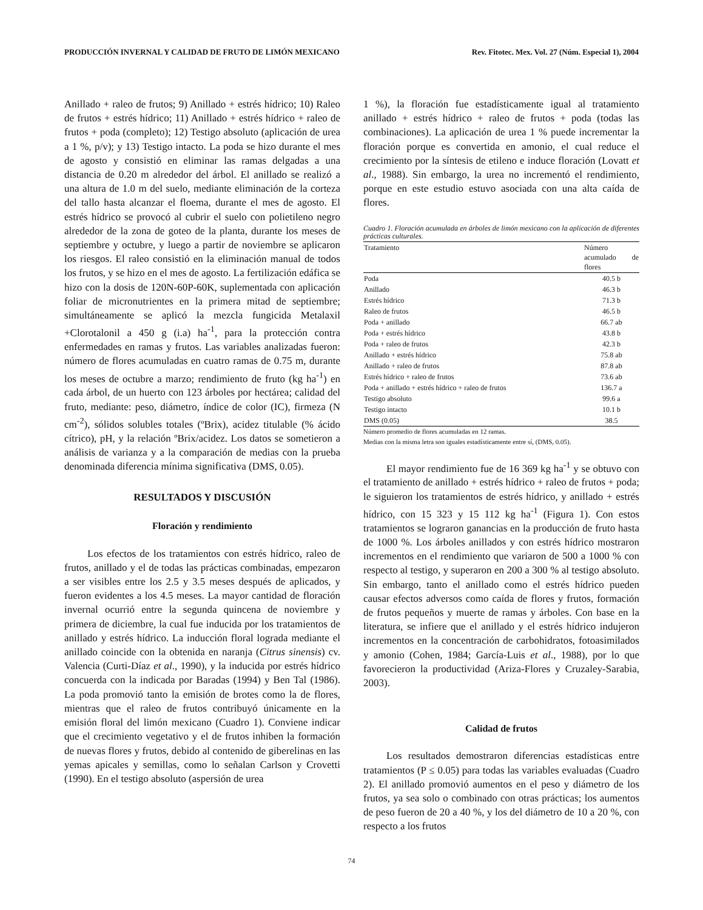PRODUCCIÓN INVERNAL Y CALIDAD DE FRUTO DE LIMÓN MEXICANO Rev. Fitotec. Mex. Vol. 27 (Núm. Especial 1), 2004
Anillado + raleo de frutos; 9) Anillado + estrés hídrico; 10) Raleo de frutos + estrés hídrico; 11) Anillado + estrés hídrico + raleo de frutos + poda (completo); 12) Testigo absoluto (aplicación de urea a 1 %, p/v); y 13) Testigo intacto. La poda se hizo durante el mes de agosto y consistió en eliminar las ramas delgadas a una distancia de 0.20 m alrededor del árbol. El anillado se realizó a una altura de 1.0 m del suelo, mediante eliminación de la corteza del tallo hasta alcanzar el floema, durante el mes de agosto. El estrés hídrico se provocó al cubrir el suelo con polietileno negro alrededor de la zona de goteo de la planta, durante los meses de septiembre y octubre, y luego a partir de noviembre se aplicaron los riesgos. El raleo consistió en la eliminación manual de todos los frutos, y se hizo en el mes de agosto. La fertilización edáfica se hizo con la dosis de 120N-60P-60K, suplementada con aplicación foliar de micronutrientes en la primera mitad de septiembre; simultáneamente se aplicó la mezcla fungicida Metalaxil +Clorotalonil a 450 g (i.a) ha<sup>-1</sup>, para la protección contra enfermedades en ramas y frutos. Las variables analizadas fueron: número de flores acumuladas en cuatro ramas de 0.75 m, durante los meses de octubre a marzo; rendimiento de fruto (kg ha<sup>-1</sup>) en cada árbol, de un huerto con 123 árboles por hectárea; calidad del fruto, mediante: peso, diámetro, índice de color (IC), firmeza (N cm<sup>-2</sup>), sólidos solubles totales (ºBrix), acidez titulable (% ácido cítrico), pH, y la relación ºBrix/acidez. Los datos se sometieron a análisis de varianza y a la comparación de medias con la prueba denominada diferencia mínima significativa (DMS, 0.05).
RESULTADOS Y DISCUSIÓN
Floración y rendimiento
Los efectos de los tratamientos con estrés hídrico, raleo de frutos, anillado y el de todas las prácticas combinadas, empezaron a ser visibles entre los 2.5 y 3.5 meses después de aplicados, y fueron evidentes a los 4.5 meses. La mayor cantidad de floración invernal ocurrió entre la segunda quincena de noviembre y primera de diciembre, la cual fue inducida por los tratamientos de anillado y estrés hídrico. La inducción floral lograda mediante el anillado coincide con la obtenida en naranja (Citrus sinensis) cv. Valencia (Curti-Díaz et al., 1990), y la inducida por estrés hídrico concuerda con la indicada por Baradas (1994) y Ben Tal (1986). La poda promovió tanto la emisión de brotes como la de flores, mientras que el raleo de frutos contribuyó únicamente en la emisión floral del limón mexicano (Cuadro 1). Conviene indicar que el crecimiento vegetativo y el de frutos inhiben la formación de nuevas flores y frutos, debido al contenido de giberelinas en las yemas apicales y semillas, como lo señalan Carlson y Crovetti (1990). En el testigo absoluto (aspersión de urea
1 %), la floración fue estadísticamente igual al tratamiento anillado + estrés hídrico + raleo de frutos + poda (todas las combinaciones). La aplicación de urea 1 % puede incrementar la floración porque es convertida en amonio, el cual reduce el crecimiento por la síntesis de etileno e induce floración (Lovatt et al., 1988). Sin embargo, la urea no incrementó el rendimiento, porque en este estudio estuvo asociada con una alta caída de flores.
Cuadro 1. Floración acumulada en árboles de limón mexicano con la aplicación de diferentes prácticas culturales.
| Tratamiento | Número acumulado de flores |
| --- | --- |
| Poda | 40.5 b |
| Anillado | 46.3 b |
| Estrés hídrico | 71.3 b |
| Raleo de frutos | 46.5 b |
| Poda + anillado | 66.7 ab |
| Poda + estrés hídrico | 43.8 b |
| Poda + raleo de frutos | 42.3 b |
| Anillado + estrés hídrico | 75.8 ab |
| Anillado + raleo de frutos | 87.8 ab |
| Estrés hídrico + raleo de frutos | 73.6 ab |
| Poda + anillado + estrés hídrico + raleo de frutos | 136.7 a |
| Testigo absoluto | 99.6 a |
| Testigo intacto | 10.1 b |
| DMS (0.05) | 38.5 |
Número promedio de flores acumuladas en 12 ramas.
Medias con la misma letra son iguales estadísticamente entre sí, (DMS, 0.05).
El mayor rendimiento fue de 16 369 kg ha<sup>-1</sup> y se obtuvo con el tratamiento de anillado + estrés hídrico + raleo de frutos + poda; le siguieron los tratamientos de estrés hídrico, y anillado + estrés hídrico, con 15 323 y 15 112 kg ha<sup>-1</sup> (Figura 1). Con estos tratamientos se lograron ganancias en la producción de fruto hasta de 1000 %. Los árboles anillados y con estrés hídrico mostraron incrementos en el rendimiento que variaron de 500 a 1000 % con respecto al testigo, y superaron en 200 a 300 % al testigo absoluto. Sin embargo, tanto el anillado como el estrés hídrico pueden causar efectos adversos como caída de flores y frutos, formación de frutos pequeños y muerte de ramas y árboles. Con base en la literatura, se infiere que el anillado y el estrés hídrico indujeron incrementos en la concentración de carbohidratos, fotoasimilados y amonio (Cohen, 1984; García-Luis et al., 1988), por lo que favorecieron la productividad (Ariza-Flores y Cruzaley-Sarabia, 2003).
Calidad de frutos
Los resultados demostraron diferencias estadísticas entre tratamientos (P ≤ 0.05) para todas las variables evaluadas (Cuadro 2). El anillado promovió aumentos en el peso y diámetro de los frutos, ya sea solo o combinado con otras prácticas; los aumentos de peso fueron de 20 a 40 %, y los del diámetro de 10 a 20 %, con respecto a los frutos
74